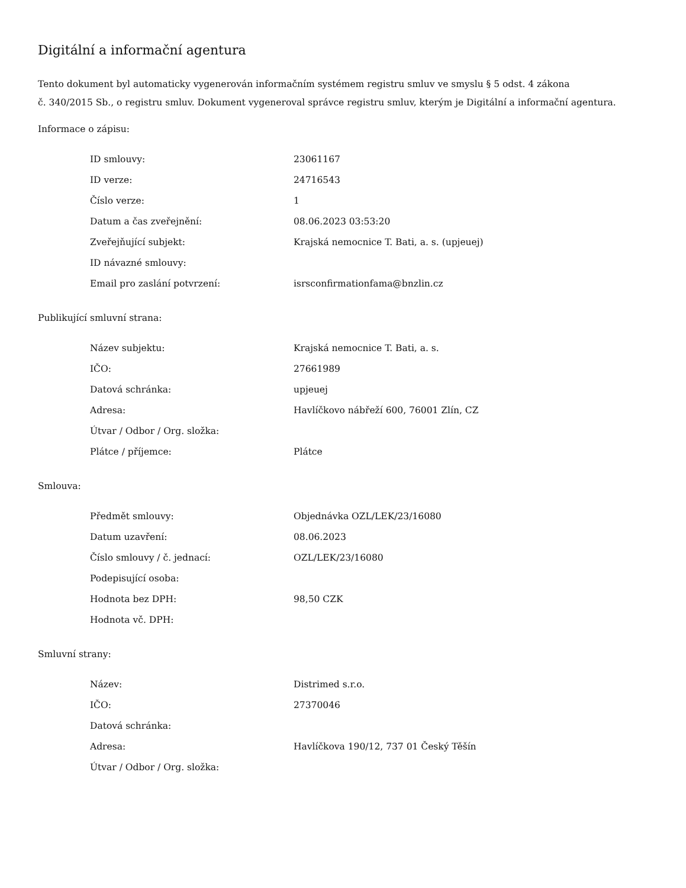Digitální a informační agentura
Tento dokument byl automaticky vygenerován informačním systémem registru smluv ve smyslu § 5 odst. 4 zákona
č. 340/2015 Sb., o registru smluv. Dokument vygeneroval správce registru smluv, kterým je Digitální a informační agentura.
Informace o zápisu:
| ID smlouvy: | 23061167 |
| ID verze: | 24716543 |
| Číslo verze: | 1 |
| Datum a čas zveřejnění: | 08.06.2023 03:53:20 |
| Zveřejňující subjekt: | Krajská nemocnice T. Bati, a. s. (upjeuej) |
| ID návazné smlouvy: | |
| Email pro zaslání potvrzení: | isrsconfirmationfama@bnzlin.cz |
Publikující smluvní strana:
| Název subjektu: | Krajská nemocnice T. Bati, a. s. |
| IČO: | 27661989 |
| Datová schránka: | upjeuej |
| Adresa: | Havlíčkovo nábřeží 600, 76001 Zlín, CZ |
| Útvar / Odbor / Org. složka: | |
| Plátce / příjemce: | Plátce |
Smlouva:
| Předmět smlouvy: | Objednávka OZL/LEK/23/16080 |
| Datum uzavření: | 08.06.2023 |
| Číslo smlouvy / č. jednací: | OZL/LEK/23/16080 |
| Podepisující osoba: | |
| Hodnota bez DPH: | 98,50 CZK |
| Hodnota vč. DPH: | |
Smluvní strany:
| Název: | Distrimed s.r.o. |
| IČO: | 27370046 |
| Datová schránka: | |
| Adresa: | Havlíčkova 190/12, 737 01 Český Těšín |
| Útvar / Odbor / Org. složka: | |